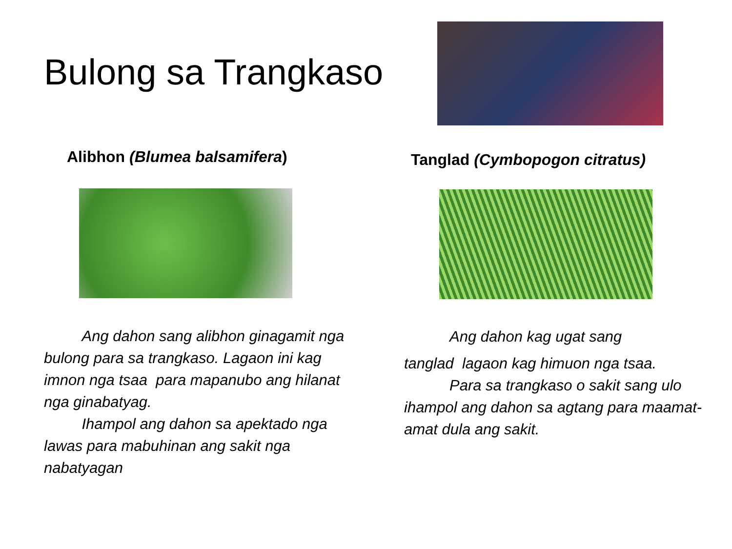Bulong sa Trangkaso
Alibhon (Blumea balsamifera)
   Ang dahon sang alibhon ginagamit nga bulong para sa trangkaso. Lagaon ini kag imnon nga tsaa para mapanubo ang hilanat nga ginabatyag.
   Ihampol ang dahon sa apektado nga lawas para mabuhinan ang sakit nga nabatyagan
Tanglad (Cymbopogon citratus)
   Ang dahon kag ugat sang
tanglad lagaon kag himuon nga tsaa.
   Para sa trangkaso o sakit sang ulo ihampol ang dahon sa agtang para maamat-amat dula ang sakit.